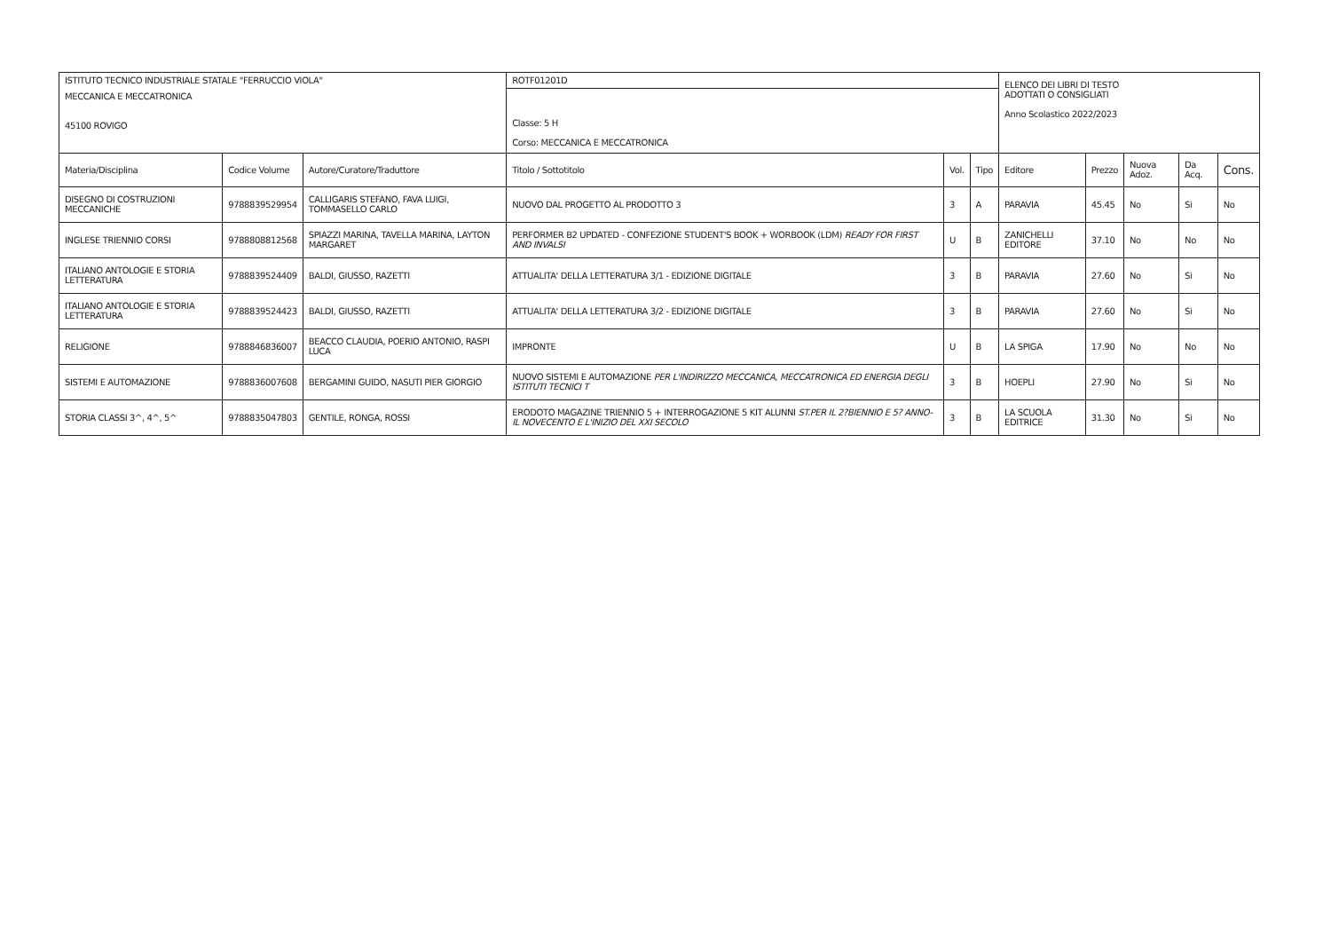| ISTITUTO TECNICO INDUSTRIALE STATALE "FERRUCCIO VIOLA" | | | ROTF01201D | | | ELENCO DEI LIBRI DI TESTO ADOTTATI O CONSIGLIATI Anno Scolastico 2022/2023 | | | | |
| MECCANICA E MECCATRONICA 45100 ROVIGO | | | Classe: 5 H Corso: MECCANICA E MECCATRONICA | | | | | | | |
| Materia/Disciplina | Codice Volume | Autore/Curatore/Traduttore | Titolo / Sottotitolo | Vol. | Tipo | Editore | Prezzo | Nuova Adoz. | Da Acq. | Cons. |
| DISEGNO DI COSTRUZIONI MECCANICHE | 9788839529954 | CALLIGARIS STEFANO, FAVA LUIGI, TOMMASELLO CARLO | NUOVO DAL PROGETTO AL PRODOTTO 3 | 3 | A | PARAVIA | 45.45 | No | Si | No |
| INGLESE TRIENNIO CORSI | 9788808812568 | SPIAZZI MARINA, TAVELLA MARINA, LAYTON MARGARET | PERFORMER B2 UPDATED - CONFEZIONE STUDENT'S BOOK + WORBOOK (LDM) READY FOR FIRST AND INVALSI | U | B | ZANICHELLI EDITORE | 37.10 | No | No | No |
| ITALIANO ANTOLOGIE E STORIA LETTERATURA | 9788839524409 | BALDI, GIUSSO, RAZETTI | ATTUALITA' DELLA LETTERATURA 3/1 - EDIZIONE DIGITALE | 3 | B | PARAVIA | 27.60 | No | Si | No |
| ITALIANO ANTOLOGIE E STORIA LETTERATURA | 9788839524423 | BALDI, GIUSSO, RAZETTI | ATTUALITA' DELLA LETTERATURA 3/2 - EDIZIONE DIGITALE | 3 | B | PARAVIA | 27.60 | No | Si | No |
| RELIGIONE | 9788846836007 | BEACCO CLAUDIA, POERIO ANTONIO, RASPI LUCA | IMPRONTE | U | B | LA SPIGA | 17.90 | No | No | No |
| SISTEMI E AUTOMAZIONE | 9788836007608 | BERGAMINI GUIDO, NASUTI PIER GIORGIO | NUOVO SISTEMI E AUTOMAZIONE PER L'INDIRIZZO MECCANICA, MECCATRONICA ED ENERGIA DEGLI ISTITUTI TECNICI T | 3 | B | HOEPLI | 27.90 | No | Si | No |
| STORIA CLASSI 3^, 4^, 5^ | 9788835047803 | GENTILE, RONGA, ROSSI | ERODOTO MAGAZINE TRIENNIO 5 + INTERROGAZIONE 5 KIT ALUNNI ST.PER IL 2?BIENNIO E 5? ANNO-IL NOVECENTO E L'INIZIO DEL XXI SECOLO | 3 | B | LA SCUOLA EDITRICE | 31.30 | No | Si | No |